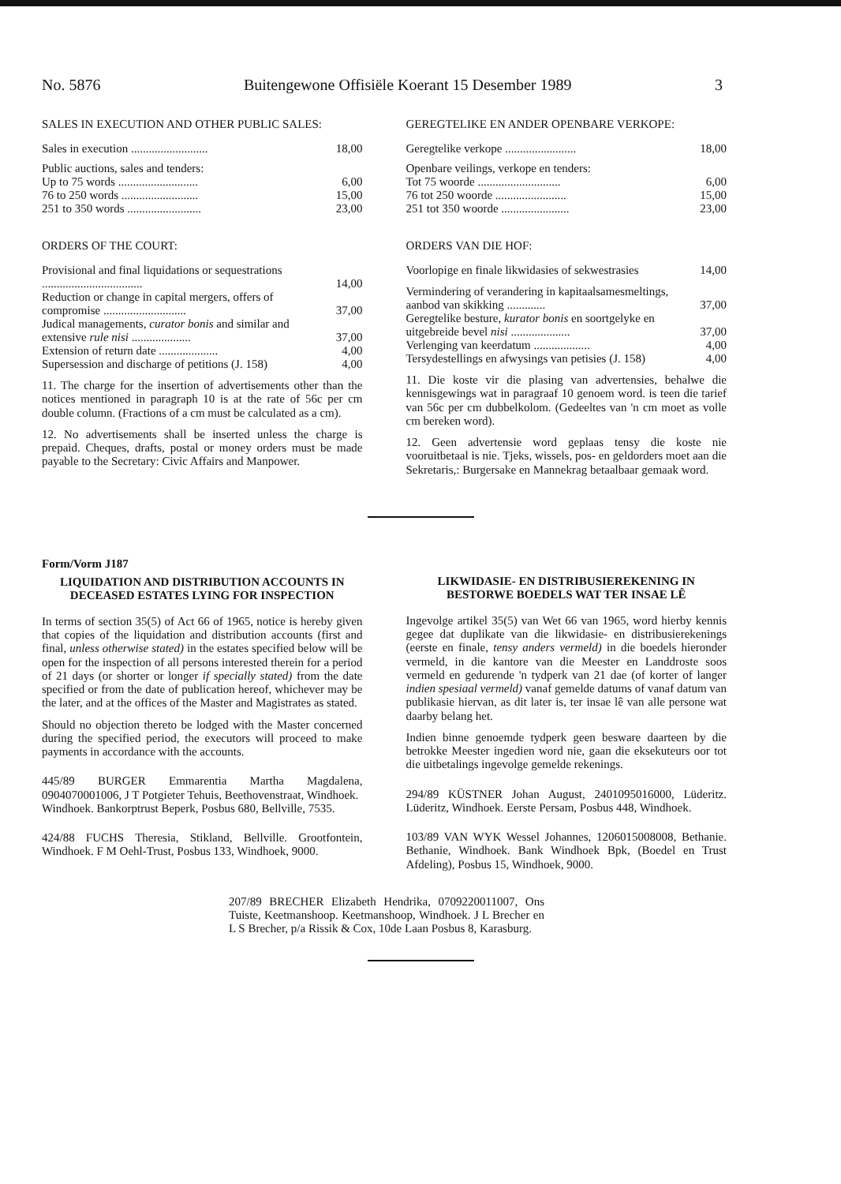No. 5876 Buitengewone Offisiële Koerant 15 Desember 1989 3
SALES IN EXECUTION AND OTHER PUBLIC SALES:
| Sales in execution .......................... | 18,00 |
| Public auctions, sales and tenders: | |
| Up to 75 words ........................... | 6,00 |
| 76 to 250 words .......................... | 15,00 |
| 251 to 350 words ......................... | 23,00 |
ORDERS OF THE COURT:
| Provisional and final liquidations or sequestrations .................................. | 14,00 |
| Reduction or change in capital mergers, offers of compromise ............................ | 37,00 |
| Judical managements, curator bonis and similar and extensive rule nisi .................... | 37,00 |
| Extension of return date .................... | 4,00 |
| Supersession and discharge of petitions (J. 158) | 4,00 |
11. The charge for the insertion of advertisements other than the notices mentioned in paragraph 10 is at the rate of 56c per cm double column. (Fractions of a cm must be calculated as a cm).
12. No advertisements shall be inserted unless the charge is prepaid. Cheques, drafts, postal or money orders must be made payable to the Secretary: Civic Affairs and Manpower.
GEREGTELIKE EN ANDER OPENBARE VERKOPE:
| Geregtelike verkope ........................ | 18,00 |
| Openbare veilings, verkope en tenders: | |
| Tot 75 woorde ............................ | 6,00 |
| 76 tot 250 woorde ........................ | 15,00 |
| 251 tot 350 woorde ....................... | 23,00 |
ORDERS VAN DIE HOF:
| Voorlopige en finale likwidasies of sekwestrasies | 14,00 |
| Vermindering of verandering in kapitaalsamesmeltings, aanbod van skikking ............. | 37,00 |
| Geregtelike besture, kurator bonis en soortgelyke en uitgebreide bevel nisi .................... | 37,00 |
| Verlenging van keerdatum ................... | 4,00 |
| Tersydestellings en afwysings van petisies (J. 158) | 4,00 |
11. Die koste vir die plasing van advertensies, behalwe die kennisgewings wat in paragraaf 10 genoem word. is teen die tarief van 56c per cm dubbelkolom. (Gedeeltes van 'n cm moet as volle cm bereken word).
12. Geen advertensie word geplaas tensy die koste nie vooruitbetaal is nie. Tjeks, wissels, pos- en geldorders moet aan die Sekretaris,: Burgersake en Mannekrag betaalbaar gemaak word.
Form/Vorm J187
LIQUIDATION AND DISTRIBUTION ACCOUNTS IN DECEASED ESTATES LYING FOR INSPECTION
In terms of section 35(5) of Act 66 of 1965, notice is hereby given that copies of the liquidation and distribution accounts (first and final, unless otherwise stated) in the estates specified below will be open for the inspection of all persons interested therein for a period of 21 days (or shorter or longer if specially stated) from the date specified or from the date of publication hereof, whichever may be the later, and at the offices of the Master and Magistrates as stated.
Should no objection thereto be lodged with the Master concerned during the specified period, the executors will proceed to make payments in accordance with the accounts.
445/89 BURGER Emmarentia Martha Magdalena, 0904070001006, J T Potgieter Tehuis, Beethovenstraat, Windhoek.
Windhoek. Bankorptrust Beperk, Posbus 680, Bellville, 7535.
424/88 FUCHS Theresia, Stikland, Bellville. Grootfontein, Windhoek. F M Oehl-Trust, Posbus 133, Windhoek, 9000.
LIKWIDASIE- EN DISTRIBUSIEREKENING IN BESTORWE BOEDELS WAT TER INSAE LÊ
Ingevolge artikel 35(5) van Wet 66 van 1965, word hierby kennis gegee dat duplikate van die likwidasie- en distribusierekenings (eerste en finale, tensy anders vermeld) in die boedels hieronder vermeld, in die kantore van die Meester en Landdroste soos vermeld en gedurende 'n tydperk van 21 dae (of korter of langer indien spesiaal vermeld) vanaf gemelde datums of vanaf datum van publikasie hiervan, as dit later is, ter insae lê van alle persone wat daarby belang het.
Indien binne genoemde tydperk geen besware daarteen by die betrokke Meester ingedien word nie, gaan die eksekuteurs oor tot die uitbetalings ingevolge gemelde rekenings.
294/89 KÜSTNER Johan August, 2401095016000, Lüderitz. Lüderitz, Windhoek. Eerste Persam, Posbus 448, Windhoek.
103/89 VAN WYK Wessel Johannes, 1206015008008, Bethanie. Bethanie, Windhoek. Bank Windhoek Bpk, (Boedel en Trust Afdeling), Posbus 15, Windhoek, 9000.
207/89 BRECHER Elizabeth Hendrika, 0709220011007, Ons Tuiste, Keetmanshoop. Keetmanshoop, Windhoek. J L Brecher en L S Brecher, p/a Rissik & Cox, 10de Laan Posbus 8, Karasburg.